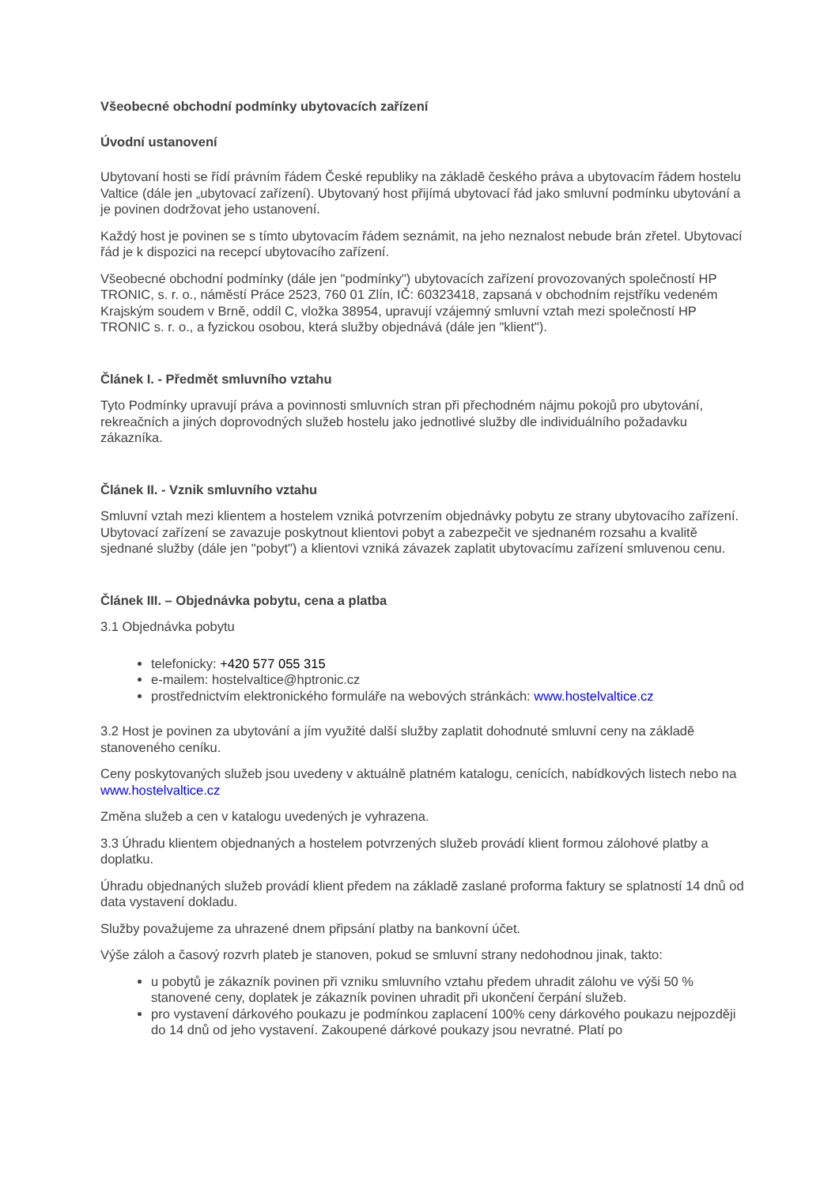Všeobecné obchodní podmínky ubytovacích zařízení
Úvodní ustanovení
Ubytovaní hosti se řídí právním řádem České republiky na základě českého práva a ubytovacím řádem hostelu Valtice (dále jen „ubytovací zařízení). Ubytovaný host přijímá ubytovací řád jako smluvní podmínku ubytování a je povinen dodržovat jeho ustanovení.
Každý host je povinen se s tímto ubytovacím řádem seznámit, na jeho neznalost nebude brán zřetel. Ubytovací řád je k dispozici na recepcí ubytovacího zařízení.
Všeobecné obchodní podmínky (dále jen "podmínky") ubytovacích zařízení provozovaných společností HP TRONIC, s. r. o., náměstí Práce 2523, 760 01 Zlín, IČ: 60323418, zapsaná v obchodním rejstříku vedeném Krajským soudem v Brně, oddíl C, vložka 38954, upravují vzájemný smluvní vztah mezi společností HP TRONIC s. r. o., a fyzickou osobou, která služby objednává (dále jen "klient").
Článek I. - Předmět smluvního vztahu
Tyto Podmínky upravují práva a povinnosti smluvních stran při přechodném nájmu pokojů pro ubytování, rekreačních a jiných doprovodných služeb hostelu jako jednotlivé služby dle individuálního požadavku zákazníka.
Článek II. - Vznik smluvního vztahu
Smluvní vztah mezi klientem a hostelem vzniká potvrzením objednávky pobytu ze strany ubytovacího zařízení. Ubytovací zařízení se zavazuje poskytnout klientovi pobyt a zabezpečit ve sjednaném rozsahu a kvalitě sjednané služby (dále jen "pobyt") a klientovi vzniká závazek zaplatit ubytovacímu zařízení smluvenou cenu.
Článek III. – Objednávka pobytu, cena a platba
3.1 Objednávka pobytu
telefonicky: +420 577 055 315
e-mailem: hostelvaltice@hptronic.cz
prostřednictvím elektronického formuláře na webových stránkách: www.hostelvaltice.cz
3.2 Host je povinen za ubytování a jím využité další služby zaplatit dohodnuté smluvní ceny na základě stanoveného ceníku.
Ceny poskytovaných služeb jsou uvedeny v aktuálně platném katalogu, cenících, nabídkových listech nebo na www.hostelvaltice.cz
Změna služeb a cen v katalogu uvedených je vyhrazena.
3.3 Úhradu klientem objednaných a hostelem potvrzených služeb provádí klient formou zálohové platby a doplatku.
Úhradu objednaných služeb provádí klient předem na základě zaslané proforma faktury se splatností 14 dnů od data vystavení dokladu.
Služby považujeme za uhrazené dnem připsání platby na bankovní účet.
Výše záloh a časový rozvrh plateb je stanoven, pokud se smluvní strany nedohodnou jinak, takto:
u pobytů je zákazník povinen při vzniku smluvního vztahu předem uhradit zálohu ve výši 50 % stanovené ceny, doplatek je zákazník povinen uhradit při ukončení čerpání služeb.
pro vystavení dárkového poukazu je podmínkou zaplacení 100% ceny dárkového poukazu nejpozději do 14 dnů od jeho vystavení. Zakoupené dárkové poukazy jsou nevratné. Platí po